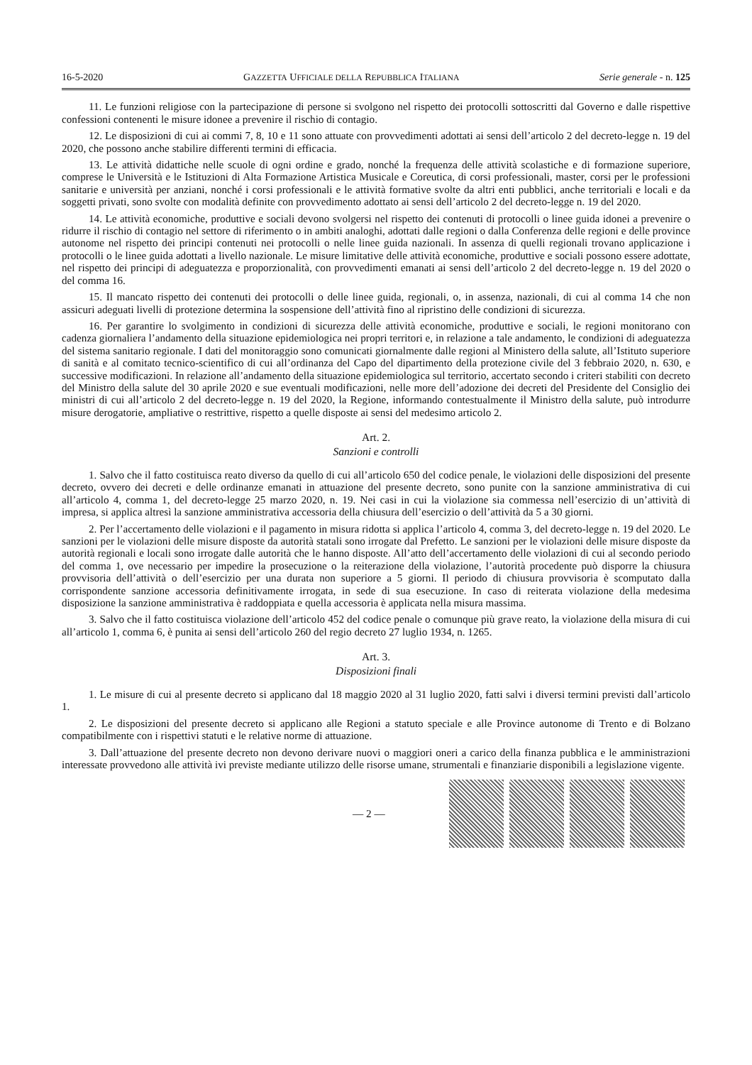16-5-2020 GAZZETTA UFFICIALE DELLA REPUBBLICA ITALIANA Serie generale - n. 125
11. Le funzioni religiose con la partecipazione di persone si svolgono nel rispetto dei protocolli sottoscritti dal Governo e dalle rispettive confessioni contenenti le misure idonee a prevenire il rischio di contagio.
12. Le disposizioni di cui ai commi 7, 8, 10 e 11 sono attuate con provvedimenti adottati ai sensi dell’articolo 2 del decreto-legge n. 19 del 2020, che possono anche stabilire differenti termini di efficacia.
13. Le attività didattiche nelle scuole di ogni ordine e grado, nonché la frequenza delle attività scolastiche e di formazione superiore, comprese le Università e le Istituzioni di Alta Formazione Artistica Musicale e Coreutica, di corsi professionali, master, corsi per le professioni sanitarie e università per anziani, nonché i corsi professionali e le attività formative svolte da altri enti pubblici, anche territoriali e locali e da soggetti privati, sono svolte con modalità definite con provvedimento adottato ai sensi dell’articolo 2 del decreto-legge n. 19 del 2020.
14. Le attività economiche, produttive e sociali devono svolgersi nel rispetto dei contenuti di protocolli o linee guida idonei a prevenire o ridurre il rischio di contagio nel settore di riferimento o in ambiti analoghi, adottati dalle regioni o dalla Conferenza delle regioni e delle province autonome nel rispetto dei principi contenuti nei protocolli o nelle linee guida nazionali. In assenza di quelli regionali trovano applicazione i protocolli o le linee guida adottati a livello nazionale. Le misure limitative delle attività economiche, produttive e sociali possono essere adottate, nel rispetto dei principi di adeguatezza e proporzionalità, con provvedimenti emanati ai sensi dell’articolo 2 del decreto-legge n. 19 del 2020 o del comma 16.
15. Il mancato rispetto dei contenuti dei protocolli o delle linee guida, regionali, o, in assenza, nazionali, di cui al comma 14 che non assicuri adeguati livelli di protezione determina la sospensione dell’attività fino al ripristino delle condizioni di sicurezza.
16. Per garantire lo svolgimento in condizioni di sicurezza delle attività economiche, produttive e sociali, le regioni monitorano con cadenza giornaliera l’andamento della situazione epidemiologica nei propri territori e, in relazione a tale andamento, le condizioni di adeguatezza del sistema sanitario regionale. I dati del monitoraggio sono comunicati giornalmente dalle regioni al Ministero della salute, all’Istituto superiore di sanità e al comitato tecnico-scientifico di cui all’ordinanza del Capo del dipartimento della protezione civile del 3 febbraio 2020, n. 630, e successive modificazioni. In relazione all’andamento della situazione epidemiologica sul territorio, accertato secondo i criteri stabiliti con decreto del Ministro della salute del 30 aprile 2020 e sue eventuali modificazioni, nelle more dell’adozione dei decreti del Presidente del Consiglio dei ministri di cui all’articolo 2 del decreto-legge n. 19 del 2020, la Regione, informando contestualmente il Ministro della salute, può introdurre misure derogatorie, ampliative o restrittive, rispetto a quelle disposte ai sensi del medesimo articolo 2.
Art. 2.
Sanzioni e controlli
1. Salvo che il fatto costituisca reato diverso da quello di cui all’articolo 650 del codice penale, le violazioni delle disposizioni del presente decreto, ovvero dei decreti e delle ordinanze emanati in attuazione del presente decreto, sono punite con la sanzione amministrativa di cui all’articolo 4, comma 1, del decreto-legge 25 marzo 2020, n. 19. Nei casi in cui la violazione sia commessa nell’esercizio di un’attività di impresa, si applica altresì la sanzione amministrativa accessoria della chiusura dell’esercizio o dell’attività da 5 a 30 giorni.
2. Per l’accertamento delle violazioni e il pagamento in misura ridotta si applica l’articolo 4, comma 3, del decreto-legge n. 19 del 2020. Le sanzioni per le violazioni delle misure disposte da autorità statali sono irrogate dal Prefetto. Le sanzioni per le violazioni delle misure disposte da autorità regionali e locali sono irrogate dalle autorità che le hanno disposte. All’atto dell’accertamento delle violazioni di cui al secondo periodo del comma 1, ove necessario per impedire la prosecuzione o la reiterazione della violazione, l’autorità procedente può disporre la chiusura provvisoria dell’attività o dell’esercizio per una durata non superiore a 5 giorni. Il periodo di chiusura provvisoria è scomputato dalla corrispondente sanzione accessoria definitivamente irrogata, in sede di sua esecuzione. In caso di reiterata violazione della medesima disposizione la sanzione amministrativa è raddoppiata e quella accessoria è applicata nella misura massima.
3. Salvo che il fatto costituisca violazione dell’articolo 452 del codice penale o comunque più grave reato, la violazione della misura di cui all’articolo 1, comma 6, è punita ai sensi dell’articolo 260 del regio decreto 27 luglio 1934, n. 1265.
Art. 3.
Disposizioni finali
1. Le misure di cui al presente decreto si applicano dal 18 maggio 2020 al 31 luglio 2020, fatti salvi i diversi termini previsti dall’articolo 1.
2. Le disposizioni del presente decreto si applicano alle Regioni a statuto speciale e alle Province autonome di Trento e di Bolzano compatibilmente con i rispettivi statuti e le relative norme di attuazione.
3. Dall’attuazione del presente decreto non devono derivare nuovi o maggiori oneri a carico della finanza pubblica e le amministrazioni interessate provvedono alle attività ivi previste mediante utilizzo delle risorse umane, strumentali e finanziarie disponibili a legislazione vigente.
— 2 —